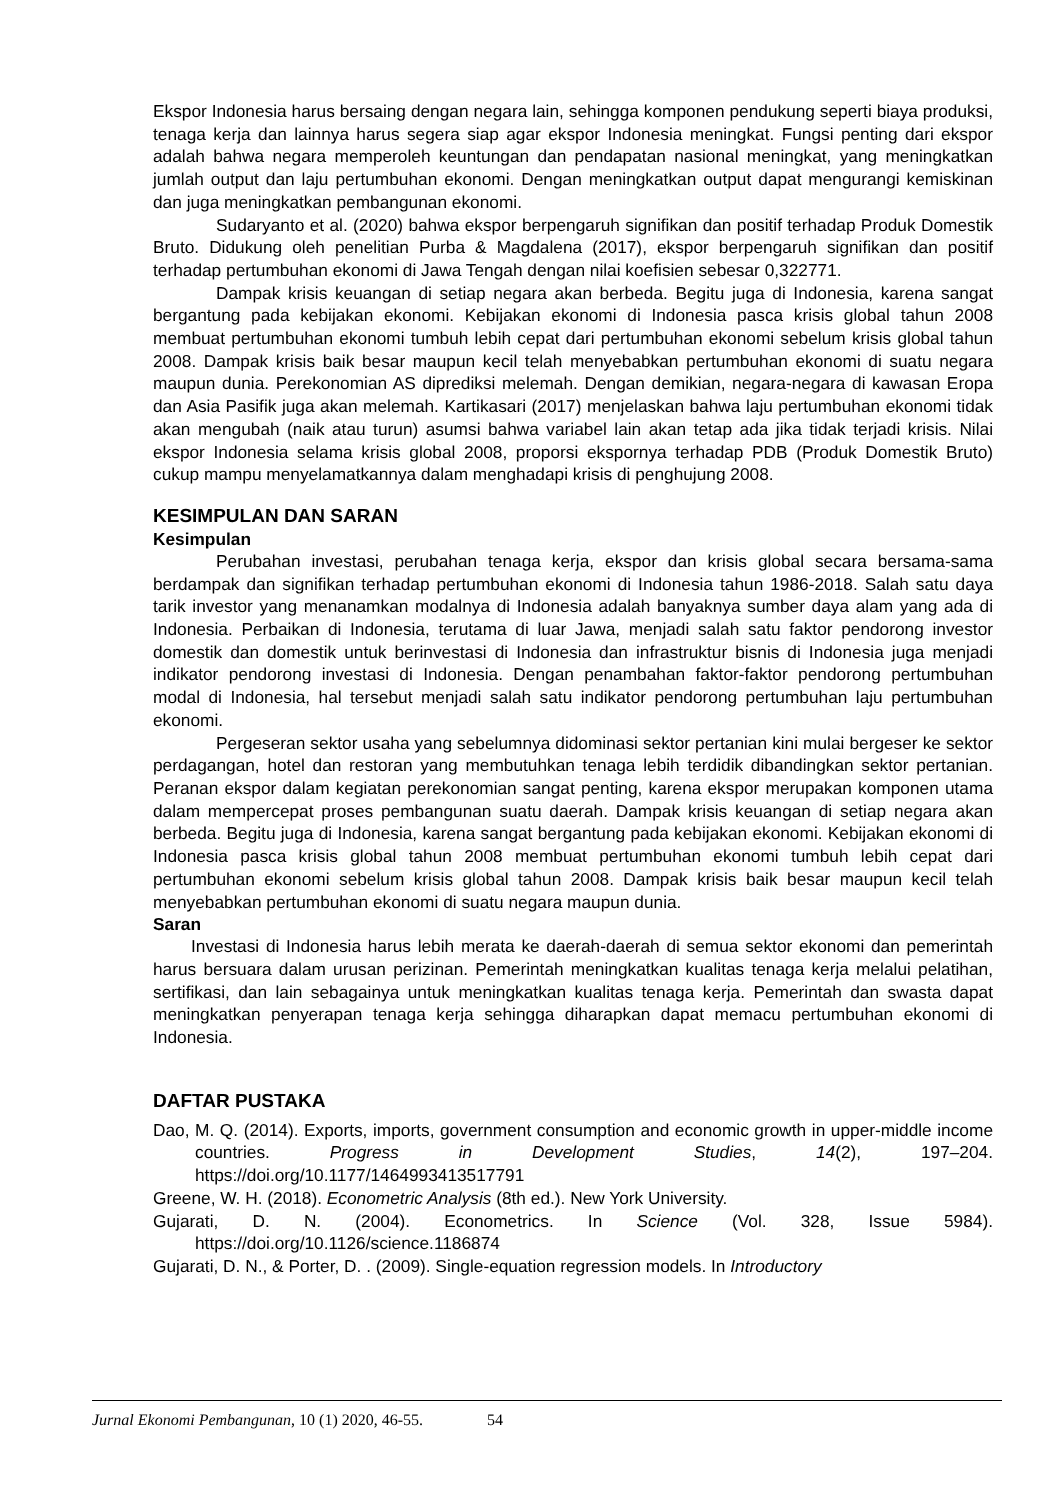Ekspor Indonesia harus bersaing dengan negara lain, sehingga komponen pendukung seperti biaya produksi, tenaga kerja dan lainnya harus segera siap agar ekspor Indonesia meningkat. Fungsi penting dari ekspor adalah bahwa negara memperoleh keuntungan dan pendapatan nasional meningkat, yang meningkatkan jumlah output dan laju pertumbuhan ekonomi. Dengan meningkatkan output dapat mengurangi kemiskinan dan juga meningkatkan pembangunan ekonomi.
Sudaryanto et al. (2020) bahwa ekspor berpengaruh signifikan dan positif terhadap Produk Domestik Bruto. Didukung oleh penelitian Purba & Magdalena (2017), ekspor berpengaruh signifikan dan positif terhadap pertumbuhan ekonomi di Jawa Tengah dengan nilai koefisien sebesar 0,322771.
Dampak krisis keuangan di setiap negara akan berbeda. Begitu juga di Indonesia, karena sangat bergantung pada kebijakan ekonomi. Kebijakan ekonomi di Indonesia pasca krisis global tahun 2008 membuat pertumbuhan ekonomi tumbuh lebih cepat dari pertumbuhan ekonomi sebelum krisis global tahun 2008. Dampak krisis baik besar maupun kecil telah menyebabkan pertumbuhan ekonomi di suatu negara maupun dunia. Perekonomian AS diprediksi melemah. Dengan demikian, negara-negara di kawasan Eropa dan Asia Pasifik juga akan melemah. Kartikasari (2017) menjelaskan bahwa laju pertumbuhan ekonomi tidak akan mengubah (naik atau turun) asumsi bahwa variabel lain akan tetap ada jika tidak terjadi krisis. Nilai ekspor Indonesia selama krisis global 2008, proporsi ekspornya terhadap PDB (Produk Domestik Bruto) cukup mampu menyelamatkannya dalam menghadapi krisis di penghujung 2008.
KESIMPULAN DAN SARAN
Kesimpulan
Perubahan investasi, perubahan tenaga kerja, ekspor dan krisis global secara bersama-sama berdampak dan signifikan terhadap pertumbuhan ekonomi di Indonesia tahun 1986-2018. Salah satu daya tarik investor yang menanamkan modalnya di Indonesia adalah banyaknya sumber daya alam yang ada di Indonesia. Perbaikan di Indonesia, terutama di luar Jawa, menjadi salah satu faktor pendorong investor domestik dan domestik untuk berinvestasi di Indonesia dan infrastruktur bisnis di Indonesia juga menjadi indikator pendorong investasi di Indonesia. Dengan penambahan faktor-faktor pendorong pertumbuhan modal di Indonesia, hal tersebut menjadi salah satu indikator pendorong pertumbuhan laju pertumbuhan ekonomi.
Pergeseran sektor usaha yang sebelumnya didominasi sektor pertanian kini mulai bergeser ke sektor perdagangan, hotel dan restoran yang membutuhkan tenaga lebih terdidik dibandingkan sektor pertanian. Peranan ekspor dalam kegiatan perekonomian sangat penting, karena ekspor merupakan komponen utama dalam mempercepat proses pembangunan suatu daerah. Dampak krisis keuangan di setiap negara akan berbeda. Begitu juga di Indonesia, karena sangat bergantung pada kebijakan ekonomi. Kebijakan ekonomi di Indonesia pasca krisis global tahun 2008 membuat pertumbuhan ekonomi tumbuh lebih cepat dari pertumbuhan ekonomi sebelum krisis global tahun 2008. Dampak krisis baik besar maupun kecil telah menyebabkan pertumbuhan ekonomi di suatu negara maupun dunia.
Saran
Investasi di Indonesia harus lebih merata ke daerah-daerah di semua sektor ekonomi dan pemerintah harus bersuara dalam urusan perizinan. Pemerintah meningkatkan kualitas tenaga kerja melalui pelatihan, sertifikasi, dan lain sebagainya untuk meningkatkan kualitas tenaga kerja. Pemerintah dan swasta dapat meningkatkan penyerapan tenaga kerja sehingga diharapkan dapat memacu pertumbuhan ekonomi di Indonesia.
DAFTAR PUSTAKA
Dao, M. Q. (2014). Exports, imports, government consumption and economic growth in upper-middle income countries. Progress in Development Studies, 14(2), 197–204. https://doi.org/10.1177/1464993413517791
Greene, W. H. (2018). Econometric Analysis (8th ed.). New York University.
Gujarati, D. N. (2004). Econometrics. In Science (Vol. 328, Issue 5984). https://doi.org/10.1126/science.1186874
Gujarati, D. N., & Porter, D. . (2009). Single-equation regression models. In Introductory
Jurnal Ekonomi Pembangunan, 10 (1) 2020, 46-55. 54